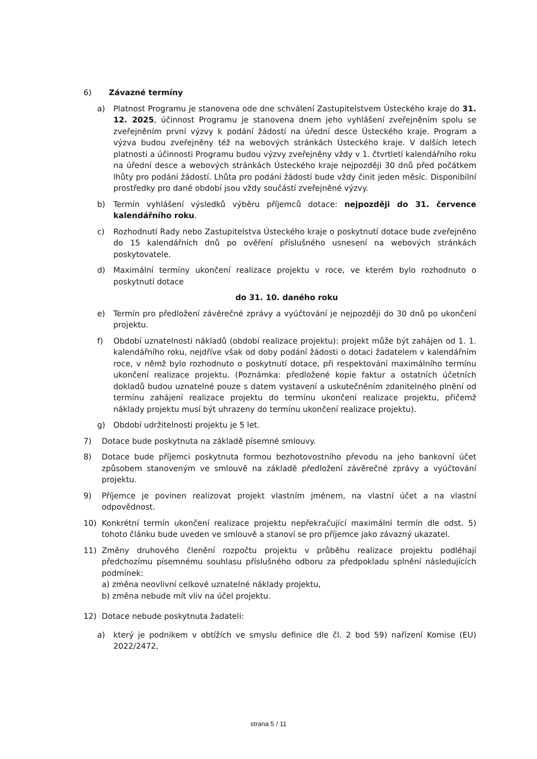6) Závazné termíny
a) Platnost Programu je stanovena ode dne schválení Zastupitelstvem Ústeckého kraje do 31. 12. 2025, účinnost Programu je stanovena dnem jeho vyhlášení zveřejněním spolu se zveřejněním první výzvy k podání žádostí na úřední desce Ústeckého kraje. Program a výzva budou zveřejněny též na webových stránkách Ústeckého kraje. V dalších letech platnosti a účinnosti Programu budou výzvy zveřejněny vždy v 1. čtvrtletí kalendářního roku na úřední desce a webových stránkách Ústeckého kraje nejpozději 30 dnů před počátkem lhůty pro podání žádostí. Lhůta pro podání žádostí bude vždy činit jeden měsíc. Disponibilní prostředky pro dané období jsou vždy součástí zveřejněné výzvy.
b) Termín vyhlášení výsledků výběru příjemců dotace: nejpozději do 31. července kalendářního roku.
c) Rozhodnutí Rady nebo Zastupitelstva Ústeckého kraje o poskytnutí dotace bude zveřejněno do 15 kalendářních dnů po ověření příslušného usnesení na webových stránkách poskytovatele.
d) Maximální termíny ukončení realizace projektu v roce, ve kterém bylo rozhodnuto o poskytnutí dotace
do 31. 10. daného roku
e) Termín pro předložení závěrečné zprávy a vyúčtování je nejpozději do 30 dnů po ukončení projektu.
f) Období uznatelnosti nákladů (období realizace projektu): projekt může být zahájen od 1. 1. kalendářního roku, nejdříve však od doby podání žádosti o dotaci žadatelem v kalendářním roce, v němž bylo rozhodnuto o poskytnutí dotace, při respektování maximálního termínu ukončení realizace projektu. (Poznámka: předložené kopie faktur a ostatních účetních dokladů budou uznatelné pouze s datem vystavení a uskutečněním zdanitelného plnění od termínu zahájení realizace projektu do termínu ukončení realizace projektu, přičemž náklady projektu musí být uhrazeny do termínu ukončení realizace projektu).
g) Období udržitelnosti projektu je 5 let.
7) Dotace bude poskytnuta na základě písemné smlouvy.
8) Dotace bude příjemci poskytnuta formou bezhotovostního převodu na jeho bankovní účet způsobem stanoveným ve smlouvě na základě předložení závěrečné zprávy a vyúčtování projektu.
9) Příjemce je povinen realizovat projekt vlastním jménem, na vlastní účet a na vlastní odpovědnost.
10) Konkrétní termín ukončení realizace projektu nepřekračující maximální termín dle odst. 5) tohoto článku bude uveden ve smlouvě a stanoví se pro příjemce jako závazný ukazatel.
11) Změny druhového členění rozpočtu projektu v průběhu realizace projektu podléhají předchozímu písemnému souhlasu příslušného odboru za předpokladu splnění následujících podmínek:
a) změna neovlivní celkové uznatelné náklady projektu,
b) změna nebude mít vliv na účel projektu.
12) Dotace nebude poskytnuta žadateli:
a) který je podnikem v obtížích ve smyslu definice dle čl. 2 bod 59) nařízení Komise (EU) 2022/2472,
strana 5 / 11